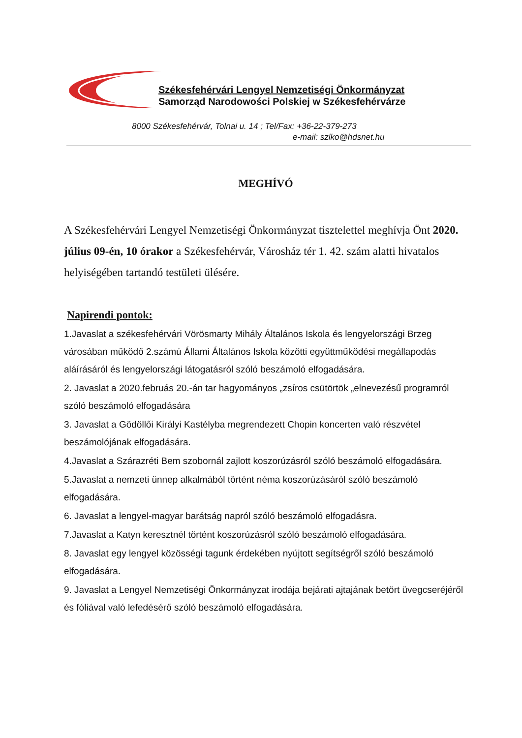Székesfehérvári Lengyel Nemzetiségi Önkormányzat
Samorząd Narodowości Polskiej w Székesfehérvárze
8000 Székesfehérvár, Tolnai u. 14 ; Tel/Fax: +36-22-379-273
e-mail: szlko@hdsnet.hu
MEGHÍVÓ
A Székesfehérvári Lengyel Nemzetiségi Önkormányzat tisztelettel meghívja Önt 2020. július 09-én, 10 órakor a Székesfehérvár, Városház tér 1. 42. szám alatti hivatalos helyiségében tartandó testületi ülésére.
Napirendi pontok:
1.Javaslat a székesfehérvári Vörösmarty Mihály Általános Iskola és lengyelországi Brzeg városában működő 2.számú Állami Általános Iskola közötti együttműködési megállapodás aláírásáról és lengyelországi látogatásról szóló beszámoló elfogadására.
2. Javaslat a 2020.februás 20.-án tar hagyományos „zsíros csütörtök „elnevezésű programról szóló beszámoló elfogadására
3. Javaslat a Gödöllői Királyi Kastélyba megrendezett Chopin koncerten való részvétel beszámolójának elfogadására.
4.Javaslat a Szárazréti Bem szobornál zajlott koszorúzásról szóló beszámoló elfogadására.
5.Javaslat a nemzeti ünnep alkalmából történt néma koszorúzásáról szóló beszámoló elfogadására.
6. Javaslat a lengyel-magyar barátság napról szóló beszámoló elfogadásra.
7.Javaslat a Katyn keresztnél történt koszorúzásról szóló beszámoló elfogadására.
8. Javaslat egy lengyel közösségi tagunk érdekében nyújtott segítségről szóló beszámoló elfogadására.
9. Javaslat a Lengyel Nemzetiségi Önkormányzat irodája bejárati ajtajának betört üvegcseréjéről és fóliával való lefedésérő szóló beszámoló elfogadására.